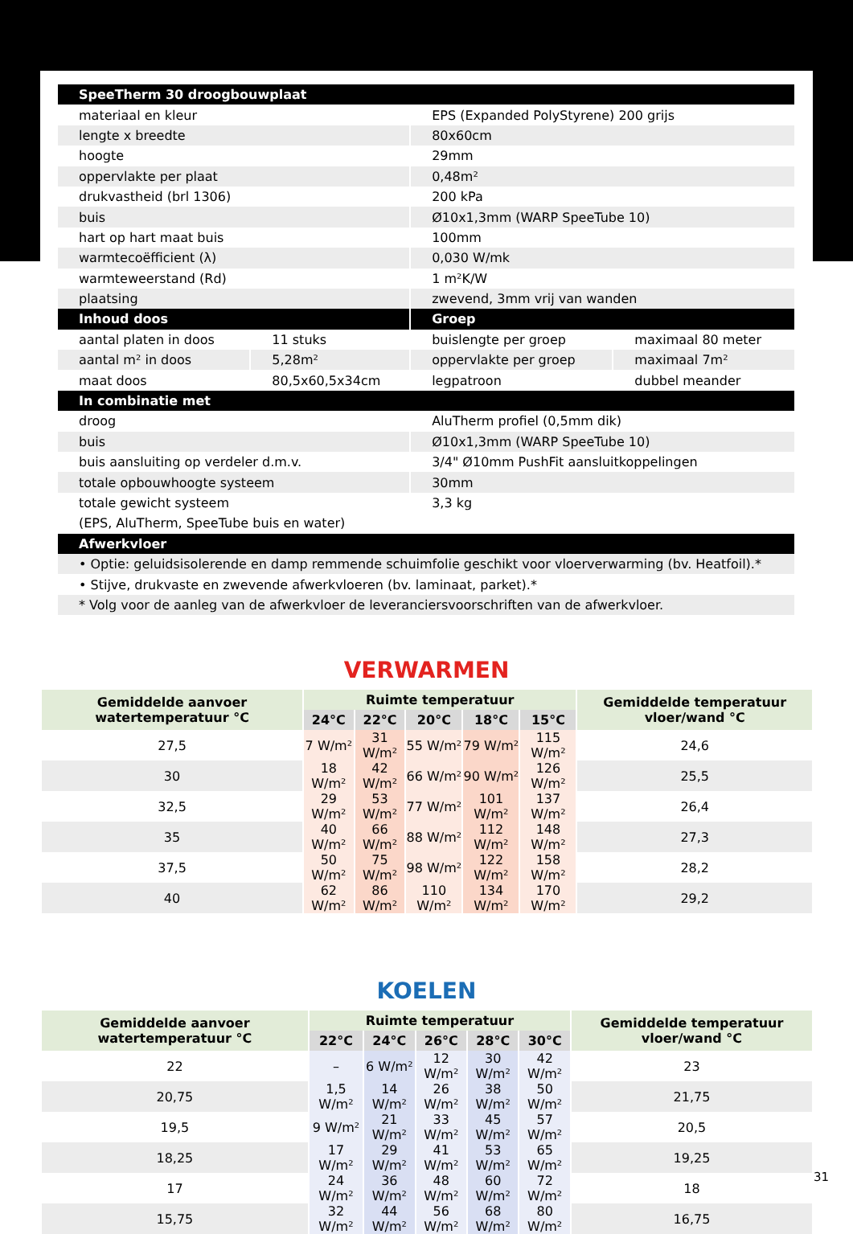| SpeeTherm 30 droogbouwplaat | | | |
| materiaal en kleur | | EPS (Expanded PolyStyrene) 200 grijs | |
| lengte x breedte | | 80x60cm | |
| hoogte | | 29mm | |
| oppervlakte per plaat | | 0,48m² | |
| drukvastheid (brl 1306) | | 200 kPa | |
| buis | | Ø10x1,3mm (WARP SpeeTube 10) | |
| hart op hart maat buis | | 100mm | |
| warmtecoëfficient (λ) | | 0,030 W/mk | |
| warmteweerstand (Rd) | | 1 m²K/W | |
| plaatsing | | zwevend, 3mm vrij van wanden | |
| Inhoud doos | | Groep | |
| aantal platen in doos | 11 stuks | buislengte per groep | maximaal 80 meter |
| aantal m² in doos | 5,28m² | oppervlakte per groep | maximaal 7m² |
| maat doos | 80,5x60,5x34cm | legpatroon | dubbel meander |
| In combinatie met | | | |
| droog | | AluTherm profiel (0,5mm dik) | |
| buis | | Ø10x1,3mm (WARP SpeeTube 10) | |
| buis aansluiting op verdeler d.m.v. | | 3/4" Ø10mm PushFit aansluitkoppelingen | |
| totale opbouwhoogte systeem | | 30mm | |
| totale gewicht systeem | | 3,3 kg | |
| (EPS, AluTherm, SpeeTube buis en water) | | | |
| Afwerkvloer | | | |
| • Optie: geluidsisolerende en damp remmende schuimfolie geschikt voor vloerverwarming (bv. Heatfoil).* | | | |
| • Stijve, drukvaste en zwevende afwerkvloeren (bv. laminaat, parket).* | | | |
| * Volg voor de aanleg van de afwerkvloer de leveranciersvoorschriften van de afwerkvloer. | | | |
VERWARMEN
| Gemiddelde aanvoer watertemperatuur °C | Ruimte temperatuur | | | | | Gemiddelde temperatuur vloer/wand °C |
| --- | --- | --- | --- | --- | --- | --- |
| | 24°C | 22°C | 20°C | 18°C | 15°C | |
| 27,5 | 7 W/m² | 31 W/m² | 55 W/m² | 79 W/m² | 115 W/m² | 24,6 |
| 30 | 18 W/m² | 42 W/m² | 66 W/m² | 90 W/m² | 126 W/m² | 25,5 |
| 32,5 | 29 W/m² | 53 W/m² | 77 W/m² | 101 W/m² | 137 W/m² | 26,4 |
| 35 | 40 W/m² | 66 W/m² | 88 W/m² | 112 W/m² | 148 W/m² | 27,3 |
| 37,5 | 50 W/m² | 75 W/m² | 98 W/m² | 122 W/m² | 158 W/m² | 28,2 |
| 40 | 62 W/m² | 86 W/m² | 110 W/m² | 134 W/m² | 170 W/m² | 29,2 |
KOELEN
| Gemiddelde aanvoer watertemperatuur °C | Ruimte temperatuur | | | | | Gemiddelde temperatuur vloer/wand °C |
| --- | --- | --- | --- | --- | --- | --- |
| | 22°C | 24°C | 26°C | 28°C | 30°C | |
| 22 | – | 6 W/m² | 12 W/m² | 30 W/m² | 42 W/m² | 23 |
| 20,75 | 1,5 W/m² | 14 W/m² | 26 W/m² | 38 W/m² | 50 W/m² | 21,75 |
| 19,5 | 9 W/m² | 21 W/m² | 33 W/m² | 45 W/m² | 57 W/m² | 20,5 |
| 18,25 | 17 W/m² | 29 W/m² | 41 W/m² | 53 W/m² | 65 W/m² | 19,25 |
| 17 | 24 W/m² | 36 W/m² | 48 W/m² | 60 W/m² | 72 W/m² | 18 |
| 15,75 | 32 W/m² | 44 W/m² | 56 W/m² | 68 W/m² | 80 W/m² | 16,75 |
31